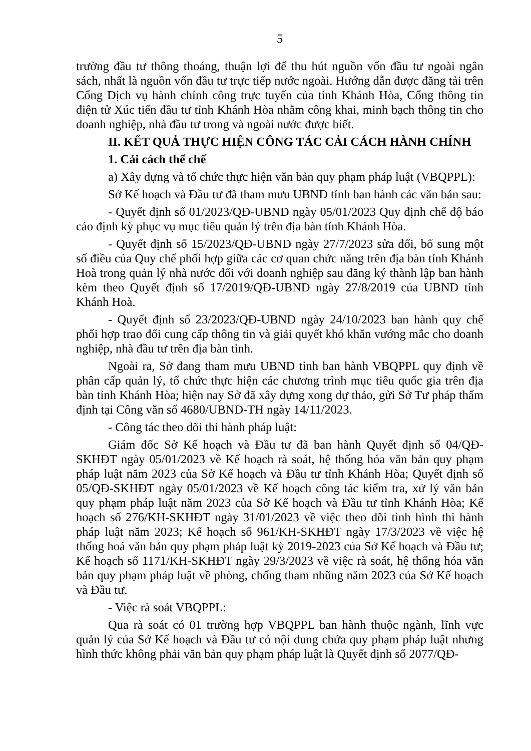5
trường đầu tư thông thoáng, thuận lợi để thu hút nguồn vốn đầu tư ngoài ngân sách, nhất là nguồn vốn đầu tư trực tiếp nước ngoài. Hướng dẫn được đăng tải trên Cổng Dịch vụ hành chính công trực tuyến của tỉnh Khánh Hòa, Cổng thông tin điện tử Xúc tiến đầu tư tỉnh Khánh Hòa nhằm công khai, minh bạch thông tin cho doanh nghiệp, nhà đầu tư trong và ngoài nước được biết.
II. KẾT QUẢ THỰC HIỆN CÔNG TÁC CẢI CÁCH HÀNH CHÍNH
1. Cải cách thể chế
a) Xây dựng và tổ chức thực hiện văn bản quy phạm pháp luật (VBQPPL):
Sở Kế hoạch và Đầu tư đã tham mưu UBND tỉnh ban hành các văn bản sau:
- Quyết định số 01/2023/QĐ-UBND ngày 05/01/2023 Quy định chế độ báo cáo định kỳ phục vụ mục tiêu quản lý trên địa bàn tỉnh Khánh Hòa.
- Quyết định số 15/2023/QĐ-UBND ngày 27/7/2023 sửa đổi, bổ sung một số điều của Quy chế phối hợp giữa các cơ quan chức năng trên địa bàn tỉnh Khánh Hoà trong quản lý nhà nước đối với doanh nghiệp sau đăng ký thành lập ban hành kèm theo Quyết định số 17/2019/QĐ-UBND ngày 27/8/2019 của UBND tỉnh Khánh Hoà.
- Quyết định số 23/2023/QĐ-UBND ngày 24/10/2023 ban hành quy chế phối hợp trao đổi cung cấp thông tin và giải quyết khó khăn vướng mắc cho doanh nghiệp, nhà đầu tư trên địa bàn tỉnh.
Ngoài ra, Sở đang tham mưu UBND tỉnh ban hành VBQPPL quy định về phân cấp quản lý, tổ chức thực hiện các chương trình mục tiêu quốc gia trên địa bàn tỉnh Khánh Hòa; hiện nay Sở đã xây dựng xong dự thảo, gửi Sở Tư pháp thẩm định tại Công văn số 4680/UBND-TH ngày 14/11/2023.
- Công tác theo dõi thi hành pháp luật:
Giám đốc Sở Kế hoạch và Đầu tư đã ban hành Quyết định số 04/QĐ-SKHĐT ngày 05/01/2023 về Kế hoạch rà soát, hệ thống hóa văn bản quy phạm pháp luật năm 2023 của Sở Kế hoạch và Đầu tư tỉnh Khánh Hòa; Quyết định số 05/QĐ-SKHĐT ngày 05/01/2023 về Kế hoạch công tác kiểm tra, xử lý văn bản quy phạm pháp luật năm 2023 của Sở Kế hoạch và Đầu tư tỉnh Khánh Hòa; Kế hoạch số 276/KH-SKHĐT ngày 31/01/2023 về việc theo dõi tình hình thi hành pháp luật năm 2023; Kế hoạch số 961/KH-SKHĐT ngày 17/3/2023 về việc hệ thống hoá văn bản quy phạm pháp luật kỳ 2019-2023 của Sở Kế hoạch và Đầu tư; Kế hoạch số 1171/KH-SKHĐT ngày 29/3/2023 về việc rà soát, hệ thống hóa văn bản quy phạm pháp luật về phòng, chống tham nhũng năm 2023 của Sở Kế hoạch và Đầu tư.
- Việc rà soát VBQPPL:
Qua rà soát có 01 trường hợp VBQPPL ban hành thuộc ngành, lĩnh vực quản lý của Sở Kế hoạch và Đầu tư có nội dung chứa quy phạm pháp luật nhưng hình thức không phải văn bản quy phạm pháp luật là Quyết định số 2077/QĐ-